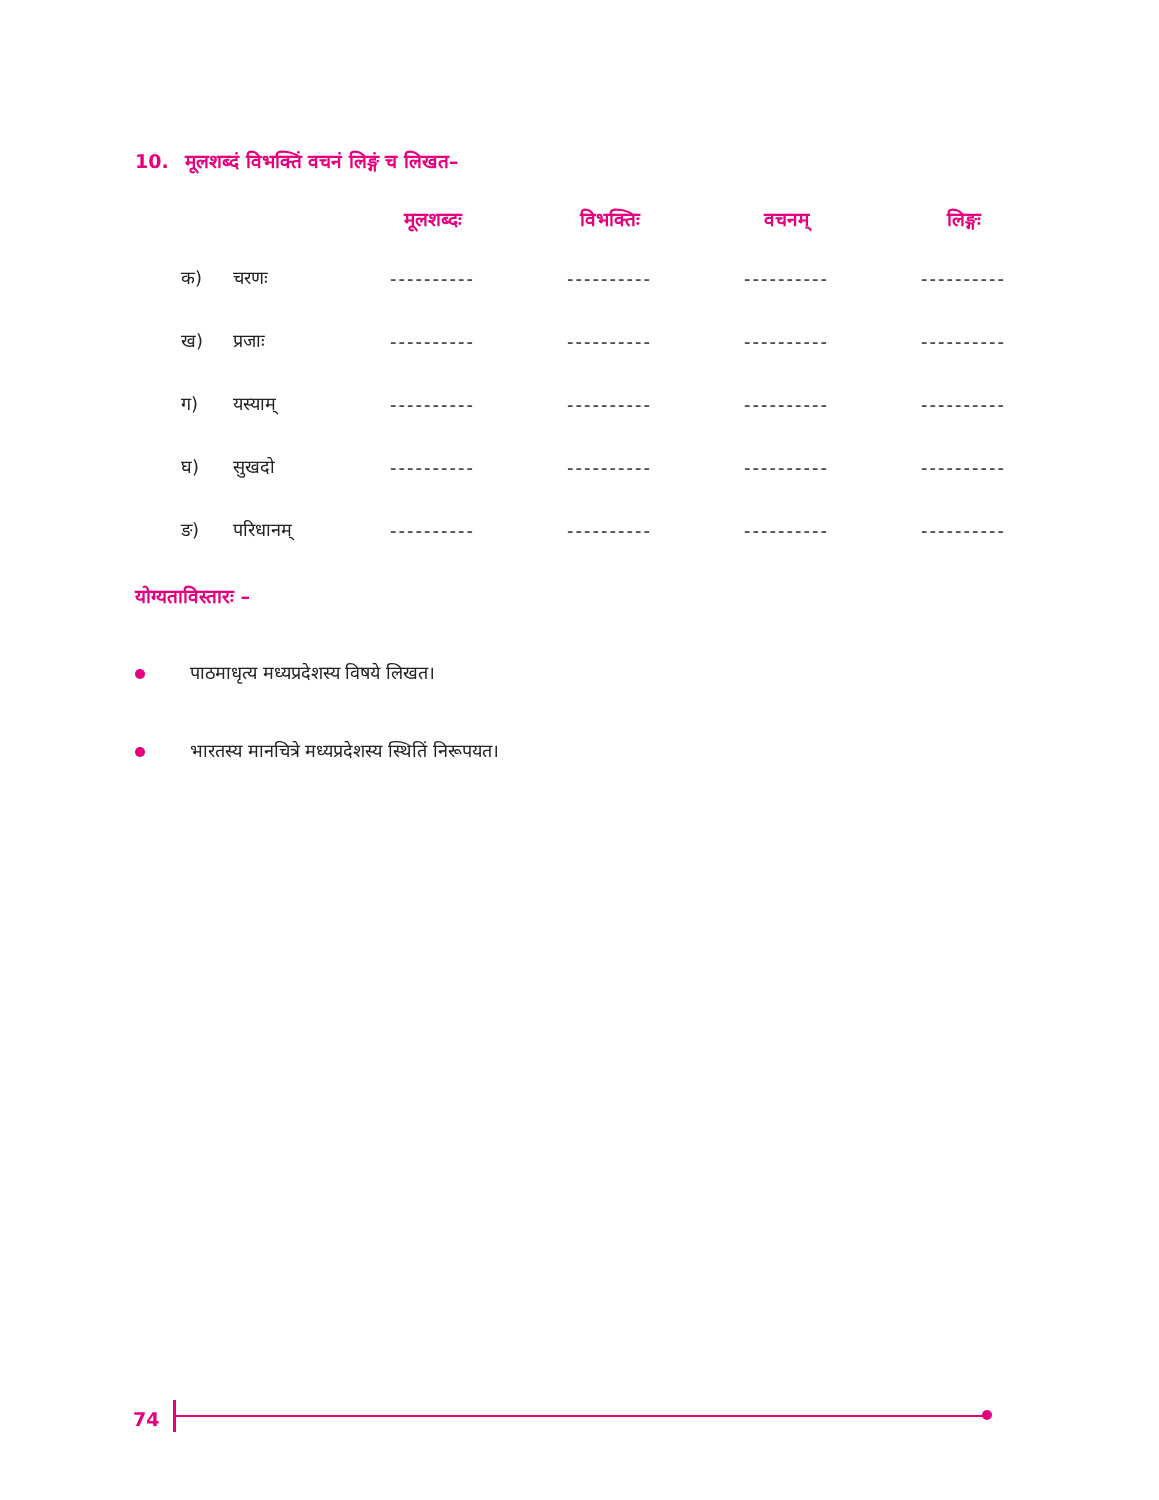10. मूलशब्दं विभक्तिं वचनं लिङ्गं च लिखत–
| | | मूलशब्दः | विभक्तिः | वचनम् | लिङ्गः |
| --- | --- | --- | --- | --- | --- |
| क) | चरणः | ---------- | ---------- | ---------- | ---------- |
| ख) | प्रजाः | ---------- | ---------- | ---------- | ---------- |
| ग) | यस्याम् | ---------- | ---------- | ---------- | ---------- |
| घ) | सुखदो | ---------- | ---------- | ---------- | ---------- |
| ङ) | परिधानम् | ---------- | ---------- | ---------- | ---------- |
योग्यताविस्तारः –
पाठमाधृत्य मध्यप्रदेशस्य विषये लिखत।
भारतस्य मानचित्रे मध्यप्रदेशस्य स्थितिं निरूपयत।
74